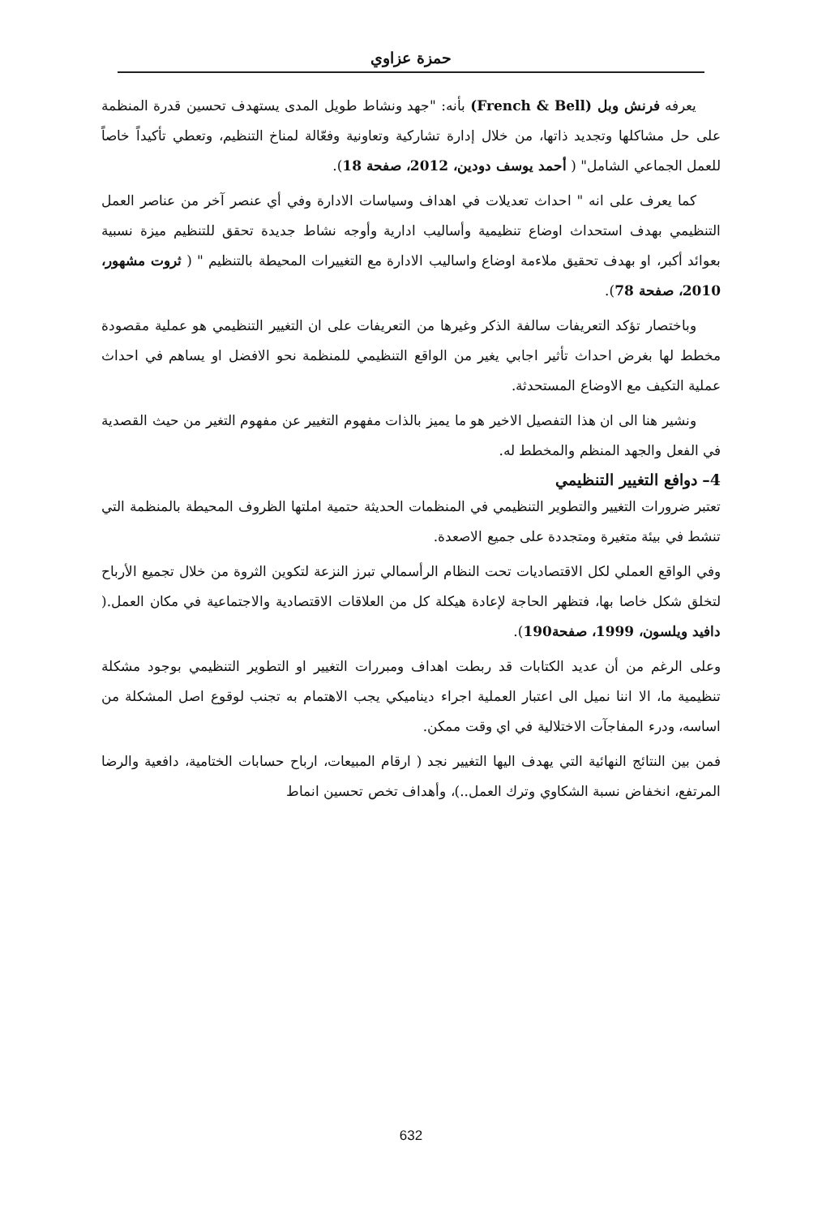حمزة عزاوي
يعرفه فرنش وبل (French & Bell) بأنه: "جهد ونشاط طويل المدى يستهدف تحسين قدرة المنظمة على حل مشاكلها وتجديد ذاتها، من خلال إدارة تشاركية وتعاونية وفعّالة لمناخ التنظيم، وتعطي تأكيداً خاصاً للعمل الجماعي الشامل" ( أحمد يوسف دودين، 2012، صفحة 18).
كما يعرف على انه " احداث تعديلات في اهداف وسياسات الادارة وفي أي عنصر آخر من عناصر العمل التنظيمي بهدف استحداث اوضاع تنظيمية وأساليب ادارية وأوجه نشاط جديدة تحقق للتنظيم ميزة نسبية بعوائد أكبر، او بهدف تحقيق ملاءمة اوضاع واساليب الادارة مع التغييرات المحيطة بالتنظيم " ( ثروت مشهور، 2010، صفحة 78).
وباختصار تؤكد التعريفات سالفة الذكر وغيرها من التعريفات على ان التغيير التنظيمي هو عملية مقصودة مخطط لها بغرض احداث تأثير اجابي يغير من الواقع التنظيمي للمنظمة نحو الافضل او يساهم في احداث عملية التكيف مع الاوضاع المستحدثة.
ونشير هنا الى ان هذا التفصيل الاخير هو ما يميز بالذات مفهوم التغيير عن مفهوم التغير من حيث القصدية في الفعل والجهد المنظم والمخطط له.
4– دوافع التغيير التنظيمي
تعتبر ضرورات التغيير والتطوير التنظيمي في المنظمات الحديثة حتمية املتها الظروف المحيطة بالمنظمة التي تنشط في بيئة متغيرة ومتجددة على جميع الاصعدة.
وفي الواقع العملي لكل الاقتصاديات تحت النظام الرأسمالي تبرز النزعة لتكوين الثروة من خلال تجميع الأرباح لتخلق شكل خاصا بها، فتظهر الحاجة لإعادة هيكلة كل من العلاقات الاقتصادية والاجتماعية في مكان العمل.( دافيد ويلسون، 1999، صفحة190).
وعلى الرغم من أن عديد الكتابات قد ربطت اهداف ومبررات التغيير او التطوير التنظيمي بوجود مشكلة تنظيمية ما، الا اننا نميل الى اعتبار العملية اجراء ديناميكي يجب الاهتمام به تجنب لوقوع اصل المشكلة من اساسه، ودرء المفاجآت الاختلالية في اي وقت ممكن.
فمن بين النتائج النهائية التي يهدف اليها التغيير نجد ( ارقام المبيعات، ارباح حسابات الختامية، دافعية والرضا المرتفع، انخفاض نسبة الشكاوي وترك العمل..)، وأهداف تخص تحسين انماط
632